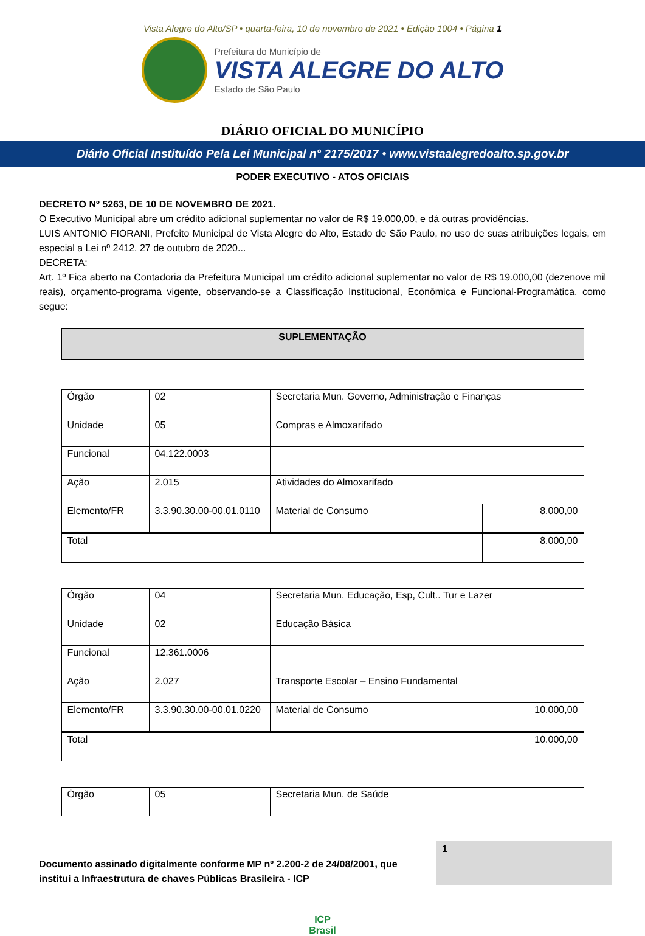Vista Alegre do Alto/SP • quarta-feira, 10 de novembro de 2021 • Edição 1004 • Página 1
Prefeitura do Município de
VISTA ALEGRE DO ALTO
Estado de São Paulo
DIÁRIO OFICIAL DO MUNICÍPIO
Diário Oficial Instituído Pela Lei Municipal n° 2175/2017 • www.vistaalegredoalto.sp.gov.br
PODER EXECUTIVO - ATOS OFICIAIS
DECRETO Nº 5263, DE 10 DE NOVEMBRO DE 2021.
O Executivo Municipal abre um crédito adicional suplementar no valor de R$ 19.000,00, e dá outras providências.
LUIS ANTONIO FIORANI, Prefeito Municipal de Vista Alegre do Alto, Estado de São Paulo, no uso de suas atribuições legais, em especial a Lei nº 2412, 27 de outubro de 2020...
DECRETA:
Art. 1º Fica aberto na Contadoria da Prefeitura Municipal um crédito adicional suplementar no valor de R$ 19.000,00 (dezenove mil reais), orçamento-programa vigente, observando-se a Classificação Institucional, Econômica e Funcional-Programática, como segue:
SUPLEMENTAÇÃO
| Órgão | 02 | Secretaria Mun. Governo, Administração e Finanças | |
| Unidade | 05 | Compras e Almoxarifado | |
| Funcional | 04.122.0003 | | |
| Ação | 2.015 | Atividades do Almoxarifado | |
| Elemento/FR | 3.3.90.30.00-00.01.0110 | Material de Consumo | 8.000,00 |
| Total | | | 8.000,00 |
| Órgão | 04 | Secretaria Mun. Educação, Esp, Cult.. Tur e Lazer | |
| Unidade | 02 | Educação Básica | |
| Funcional | 12.361.0006 | | |
| Ação | 2.027 | Transporte Escolar – Ensino Fundamental | |
| Elemento/FR | 3.3.90.30.00-00.01.0220 | Material de Consumo | 10.000,00 |
| Total | | | 10.000,00 |
| Órgão | 05 | Secretaria Mun. de Saúde |
Documento assinado digitalmente conforme MP nº 2.200-2 de 24/08/2001, que institui a Infraestrutura de chaves Públicas Brasileira - ICP
1
ICP
Brasil